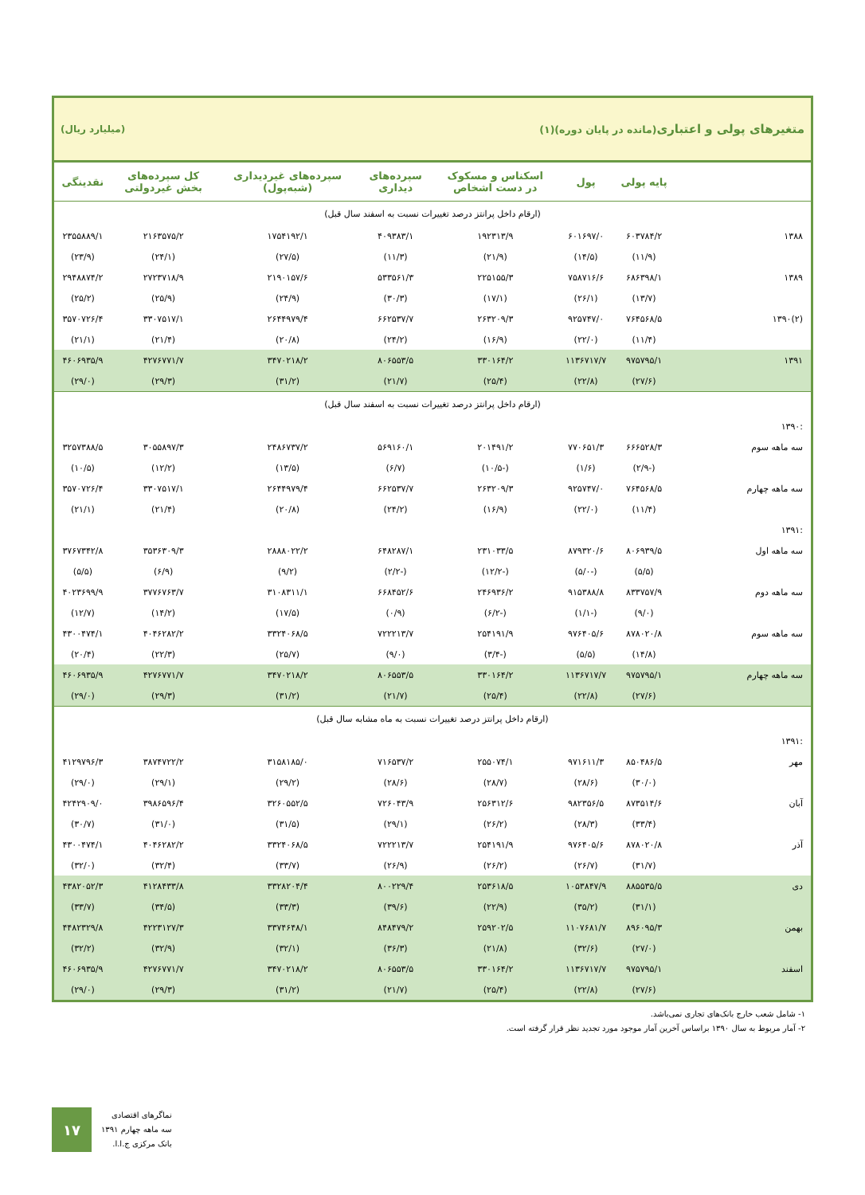متغیرهای پولی و اعتباری(مانده در پایان دوره)(۱) (میلیارد ریال)
| | پایه پولی | پول | اسکناس و مسکوک در دست اشخاص | سپرده‌های دیداری | سپرده‌های غیردیداری (شبه‌پول) | کل سپرده‌های بخش غیردولتی | نقدینگی |
| --- | --- | --- | --- | --- | --- | --- | --- |
| (ارقام داخل پرانتز درصد تغییرات نسبت به اسفند سال قبل) | | | | | | | |
| ۱۳۸۸ | ۶۰۳۷۸۴/۲ | ۶۰۱۶۹۷/۰ | ۱۹۲۳۱۳/۹ | ۴۰۹۳۸۳/۱ | ۱۷۵۴۱۹۲/۱ | ۲۱۶۳۵۷۵/۲ | ۲۳۵۵۸۸۹/۱ |
| | (۱۱/۹) | (۱۴/۵) | (۲۱/۹) | (۱۱/۳) | (۲۷/۵) | (۲۴/۱) | (۲۳/۹) |
| ۱۳۸۹ | ۶۸۶۳۹۸/۱ | ۷۵۸۷۱۶/۶ | ۲۲۵۱۵۵/۳ | ۵۳۳۵۶۱/۳ | ۲۱۹۰۱۵۷/۶ | ۲۷۲۳۷۱۸/۹ | ۲۹۴۸۸۷۴/۲ |
| | (۱۳/۷) | (۲۶/۱) | (۱۷/۱) | (۳۰/۳) | (۲۴/۹) | (۲۵/۹) | (۲۵/۲) |
| (۲)۱۳۹۰ | ۷۶۴۵۶۸/۵ | ۹۲۵۷۴۷/۰ | ۲۶۳۲۰۹/۳ | ۶۶۲۵۳۷/۷ | ۲۶۴۴۹۷۹/۴ | ۳۳۰۷۵۱۷/۱ | ۳۵۷۰۷۲۶/۴ |
| | (۱۱/۴) | (۲۲/۰) | (۱۶/۹) | (۲۴/۲) | (۲۰/۸) | (۲۱/۴) | (۲۱/۱) |
| ۱۳۹۱ | ۹۷۵۷۹۵/۱ | ۱۱۳۶۷۱۷/۷ | ۳۳۰۱۶۴/۲ | ۸۰۶۵۵۳/۵ | ۳۴۷۰۲۱۸/۲ | ۴۲۷۶۷۷۱/۷ | ۴۶۰۶۹۳۵/۹ |
| | (۲۷/۶) | (۲۲/۸) | (۲۵/۴) | (۲۱/۷) | (۳۱/۲) | (۲۹/۳) | (۲۹/۰) |
| (ارقام داخل پرانتز درصد تغییرات نسبت به اسفند سال قبل) | | | | | | | |
| :۱۳۹۰ | | | | | | | |
| سه ماهه سوم | ۶۶۶۵۲۸/۳ | ۷۷۰۶۵۱/۳ | ۲۰۱۴۹۱/۲ | ۵۶۹۱۶۰/۱ | ۲۴۸۶۷۳۷/۲ | ۳۰۵۵۸۹۷/۳ | ۳۲۵۷۳۸۸/۵ |
| | (-۲/۹) | (۱/۶) | (-۱۰/۵) | (۶/۷) | (۱۳/۵) | (۱۲/۲) | (۱۰/۵) |
| سه ماهه چهارم | ۷۶۴۵۶۸/۵ | ۹۲۵۷۴۷/۰ | ۲۶۳۲۰۹/۳ | ۶۶۲۵۳۷/۷ | ۲۶۴۴۹۷۹/۴ | ۳۳۰۷۵۱۷/۱ | ۳۵۷۰۷۲۶/۴ |
| | (۱۱/۴) | (۲۲/۰) | (۱۶/۹) | (۲۴/۲) | (۲۰/۸) | (۲۱/۴) | (۲۱/۱) |
| :۱۳۹۱ | | | | | | | |
| سه ماهه اول | ۸۰۶۹۳۹/۵ | ۸۷۹۳۲۰/۶ | ۲۳۱۰۳۳/۵ | ۶۴۸۲۸۷/۱ | ۲۸۸۸۰۲۲/۲ | ۳۵۳۶۳۰۹/۳ | ۳۷۶۷۳۴۲/۸ |
| | (۵/۵) | (-۵/۰) | (-۱۲/۲) | (-۲/۲) | (۹/۲) | (۶/۹) | (۵/۵) |
| سه ماهه دوم | ۸۳۳۷۵۷/۹ | ۹۱۵۳۸۸/۸ | ۲۴۶۹۳۶/۲ | ۶۶۸۴۵۲/۶ | ۳۱۰۸۳۱۱/۱ | ۳۷۷۶۷۶۳/۷ | ۴۰۲۳۶۹۹/۹ |
| | (۹/۰) | (-۱/۱) | (-۶/۲) | (۰/۹) | (۱۷/۵) | (۱۴/۲) | (۱۲/۷) |
| سه ماهه سوم | ۸۷۸۰۲۰/۸ | ۹۷۶۴۰۵/۶ | ۲۵۴۱۹۱/۹ | ۷۲۲۲۱۳/۷ | ۳۳۲۴۰۶۸/۵ | ۴۰۴۶۲۸۲/۲ | ۴۳۰۰۴۷۴/۱ |
| | (۱۴/۸) | (۵/۵) | (-۳/۴) | (۹/۰) | (۲۵/۷) | (۲۲/۳) | (۲۰/۴) |
| سه ماهه چهارم | ۹۷۵۷۹۵/۱ | ۱۱۳۶۷۱۷/۷ | ۳۳۰۱۶۴/۲ | ۸۰۶۵۵۳/۵ | ۳۴۷۰۲۱۸/۲ | ۴۲۷۶۷۷۱/۷ | ۴۶۰۶۹۳۵/۹ |
| | (۲۷/۶) | (۲۲/۸) | (۲۵/۴) | (۲۱/۷) | (۳۱/۲) | (۲۹/۳) | (۲۹/۰) |
| (ارقام داخل پرانتز درصد تغییرات نسبت به ماه مشابه سال قبل) | | | | | | | |
| :۱۳۹۱ | | | | | | | |
| مهر | ۸۵۰۴۸۶/۵ | ۹۷۱۶۱۱/۳ | ۲۵۵۰۷۴/۱ | ۷۱۶۵۳۷/۲ | ۳۱۵۸۱۸۵/۰ | ۳۸۷۴۷۲۲/۲ | ۴۱۲۹۷۹۶/۳ |
| | (۳۰/۰) | (۲۸/۶) | (۲۸/۷) | (۲۸/۶) | (۲۹/۲) | (۲۹/۱) | (۲۹/۰) |
| آبان | ۸۷۳۵۱۴/۶ | ۹۸۲۳۵۶/۵ | ۲۵۶۳۱۲/۶ | ۷۲۶۰۴۳/۹ | ۳۲۶۰۵۵۲/۵ | ۳۹۸۶۵۹۶/۴ | ۴۲۴۲۹۰۹/۰ |
| | (۳۳/۴) | (۲۸/۳) | (۲۶/۲) | (۲۹/۱) | (۳۱/۵) | (۳۱/۰) | (۳۰/۷) |
| آذر | ۸۷۸۰۲۰/۸ | ۹۷۶۴۰۵/۶ | ۲۵۴۱۹۱/۹ | ۷۲۲۲۱۳/۷ | ۳۳۲۴۰۶۸/۵ | ۴۰۴۶۲۸۲/۲ | ۴۳۰۰۴۷۴/۱ |
| | (۳۱/۷) | (۲۶/۷) | (۲۶/۲) | (۲۶/۹) | (۳۳/۷) | (۳۲/۴) | (۳۲/۰) |
| دی | ۸۸۵۵۳۵/۵ | ۱۰۵۳۸۴۷/۹ | ۲۵۳۶۱۸/۵ | ۸۰۰۲۲۹/۴ | ۳۳۲۸۲۰۴/۴ | ۴۱۲۸۴۳۳/۸ | ۴۳۸۲۰۵۲/۳ |
| | (۳۱/۱) | (۳۵/۲) | (۲۲/۹) | (۳۹/۶) | (۳۳/۳) | (۳۴/۵) | (۳۳/۷) |
| بهمن | ۸۹۶۰۹۵/۳ | ۱۱۰۷۶۸۱/۷ | ۲۵۹۲۰۲/۵ | ۸۴۸۴۷۹/۲ | ۳۳۷۴۶۴۸/۱ | ۴۲۲۳۱۲۷/۳ | ۴۴۸۲۳۲۹/۸ |
| | (۲۷/۰) | (۳۲/۶) | (۲۱/۸) | (۳۶/۳) | (۳۲/۱) | (۳۲/۹) | (۳۲/۲) |
| اسفند | ۹۷۵۷۹۵/۱ | ۱۱۳۶۷۱۷/۷ | ۳۳۰۱۶۴/۲ | ۸۰۶۵۵۳/۵ | ۳۴۷۰۲۱۸/۲ | ۴۲۷۶۷۷۱/۷ | ۴۶۰۶۹۳۵/۹ |
| | (۲۷/۶) | (۲۲/۸) | (۲۵/۴) | (۲۱/۷) | (۳۱/۲) | (۲۹/۳) | (۲۹/۰) |
۱- شامل شعب خارج بانک‌های تجاری نمی‌باشد.
۲- آمار مربوط به سال ۱۳۹۰ براساس آخرین آمار موجود مورد تجدید نظر قرار گرفته است.
۱۷
نماگرهای اقتصادی
سه ماهه چهارم ۱۳۹۱
بانک مرکزی ج.ا.ا.